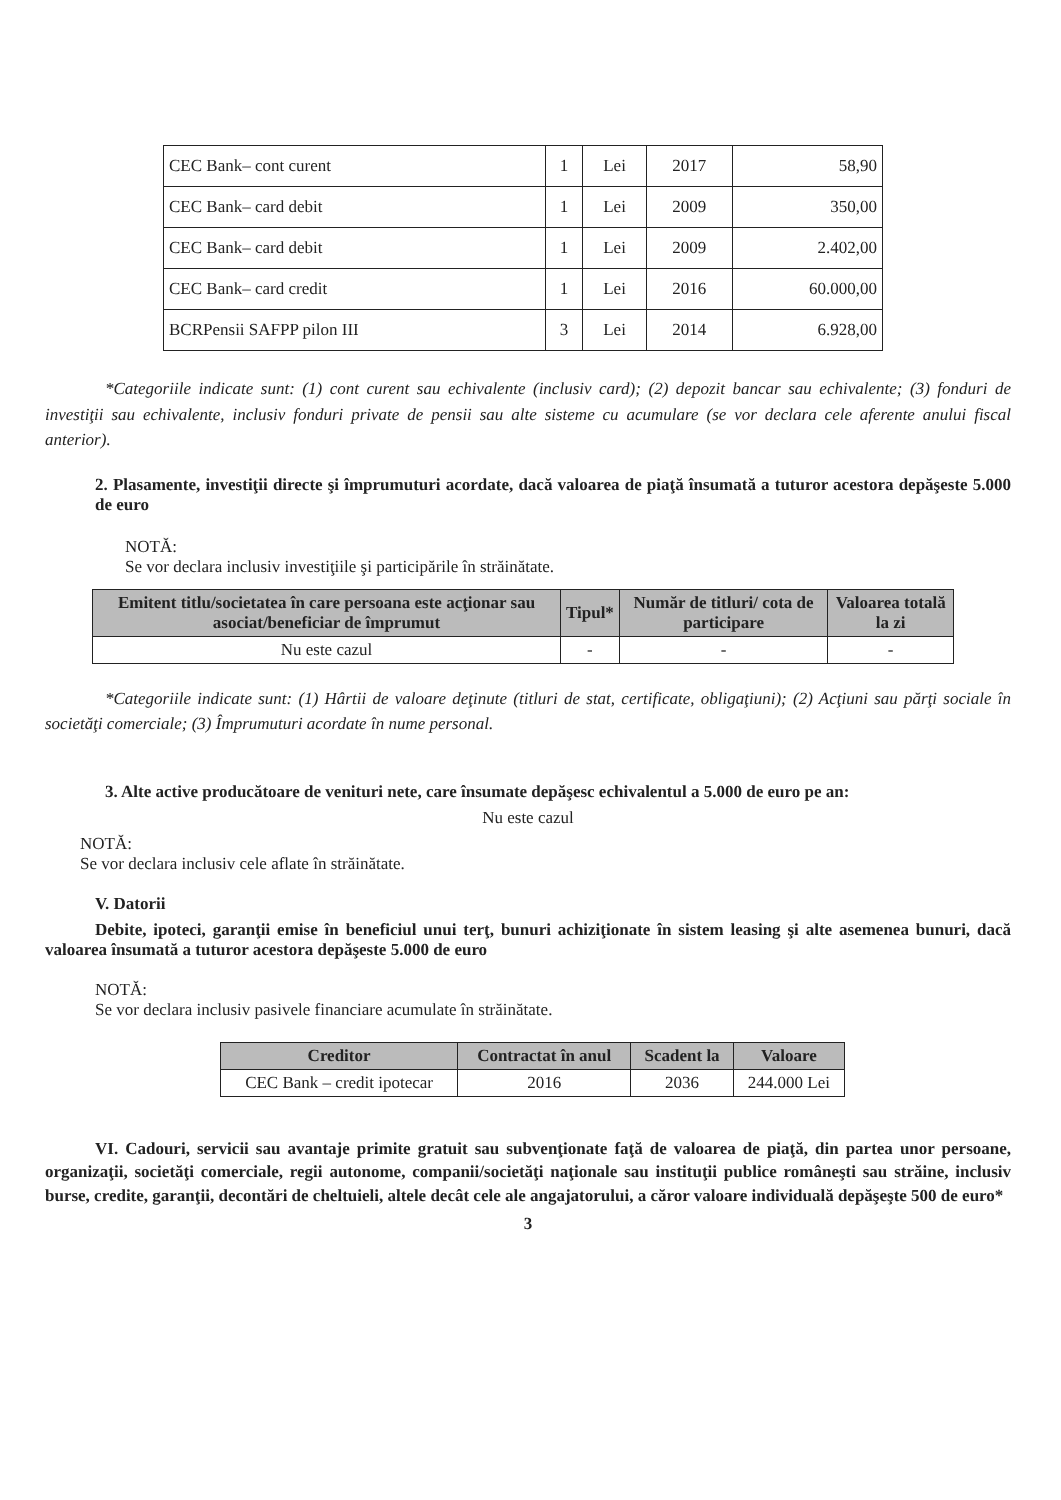| CEC Bank– cont curent | 1 | Lei | 2017 | 58,90 |
| CEC Bank– card debit | 1 | Lei | 2009 | 350,00 |
| CEC Bank– card debit | 1 | Lei | 2009 | 2.402,00 |
| CEC Bank– card credit | 1 | Lei | 2016 | 60.000,00 |
| BCRPensii SAFPP pilon III | 3 | Lei | 2014 | 6.928,00 |
*Categoriile indicate sunt: (1) cont curent sau echivalente (inclusiv card); (2) depozit bancar sau echivalente; (3) fonduri de investiţii sau echivalente, inclusiv fonduri private de pensii sau alte sisteme cu acumulare (se vor declara cele aferente anului fiscal anterior).
2. Plasamente, investiţii directe şi împrumuturi acordate, dacă valoarea de piaţă însumată a tuturor acestora depăşeste 5.000 de euro
NOTĂ:
Se vor declara inclusiv investiţiile şi participările în străinătate.
| Emitent titlu/societatea în care persoana este acţionar sau asociat/beneficiar de împrumut | Tipul* | Număr de titluri/ cota de participare | Valoarea totală la zi |
| --- | --- | --- | --- |
| Nu este cazul | - | - | - |
*Categoriile indicate sunt: (1) Hârtii de valoare deţinute (titluri de stat, certificate, obligaţiuni); (2) Acţiuni sau părţi sociale în societăţi comerciale; (3) Împrumuturi acordate în nume personal.
3. Alte active producătoare de venituri nete, care însumate depăşesc echivalentul a 5.000 de euro pe an:
Nu este cazul
NOTĂ:
Se vor declara inclusiv cele aflate în străinătate.
V. Datorii
Debite, ipoteci, garanţii emise în beneficiul unui terţ, bunuri achiziţionate în sistem leasing şi alte asemenea bunuri, dacă valoarea însumată a tuturor acestora depăşeste 5.000 de euro
NOTĂ:
Se vor declara inclusiv pasivele financiare acumulate în străinătate.
| Creditor | Contractat în anul | Scadent la | Valoare |
| --- | --- | --- | --- |
| CEC Bank – credit ipotecar | 2016 | 2036 | 244.000 Lei |
VI. Cadouri, servicii sau avantaje primite gratuit sau subvenţionate faţă de valoarea de piaţă, din partea unor persoane, organizaţii, societăţi comerciale, regii autonome, companii/societăţi naţionale sau instituţii publice româneşti sau străine, inclusiv burse, credite, garanţii, decontări de cheltuieli, altele decât cele ale angajatorului, a căror valoare individuală depăşeşte 500 de euro*
3